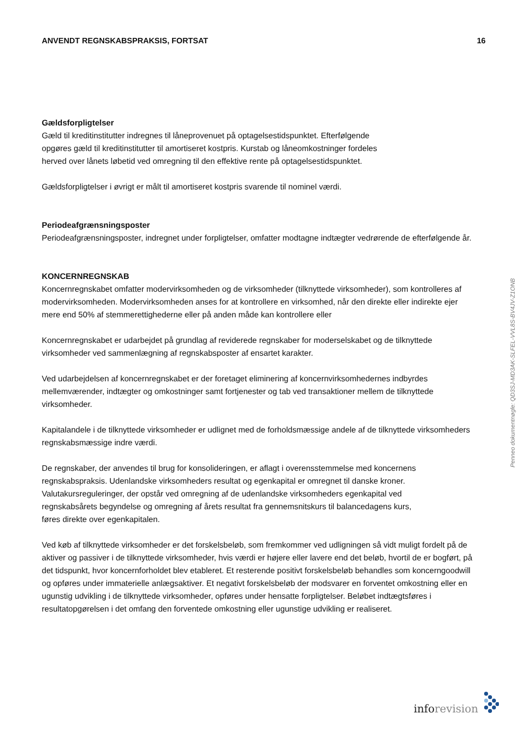ANVENDT REGNSKABSPRAKSIS, FORTSAT 16
Gældsforpligtelser
Gæld til kreditinstitutter indregnes til låneprovenuet på optagelsestidspunktet. Efterfølgende
opgøres gæld til kreditinstitutter til amortiseret kostpris. Kurstab og låneomkostninger fordeles
herved over lånets løbetid ved omregning til den effektive rente på optagelsestidspunktet.
Gældsforpligtelser i øvrigt er målt til amortiseret kostpris svarende til nominel værdi.
Periodeafgrænsningsposter
Periodeafgrænsningsposter, indregnet under forpligtelser, omfatter modtagne indtægter vedrørende de efterfølgende år.
KONCERNREGNSKAB
Koncernregnskabet omfatter modervirksomheden og de virksomheder (tilknyttede virksomheder), som kontrolleres af modervirksomheden. Modervirksomheden anses for at kontrollere en virksomhed, når den direkte eller indirekte ejer mere end 50% af stemmerettighederne eller på anden måde kan kontrollere eller
Koncernregnskabet er udarbejdet på grundlag af reviderede regnskaber for moderselskabet og de tilknyttede virksomheder ved sammenlægning af regnskabsposter af ensartet karakter.
Ved udarbejdelsen af koncernregnskabet er der foretaget eliminering af koncernvirksomhedernes indbyrdes mellemværender, indtægter og omkostninger samt fortjenester og tab ved transaktioner mellem de tilknyttede virksomheder.
Kapitalandele i de tilknyttede virksomheder er udlignet med de forholdsmæssige andele af de tilknyttede virksomheders regnskabsmæssige indre værdi.
De regnskaber, der anvendes til brug for konsolideringen, er aflagt i overensstemmelse med koncernens
regnskabspraksis. Udenlandske virksomheders resultat og egenkapital er omregnet til danske kroner.
Valutakursreguleringer, der opstår ved omregning af de udenlandske virksomheders egenkapital ved
regnskabsårets begyndelse og omregning af årets resultat fra gennemsnitskurs til balancedagens kurs,
føres direkte over egenkapitalen.
Ved køb af tilknyttede virksomheder er det forskelsbeløb, som fremkommer ved udligningen så vidt muligt fordelt på de aktiver og passiver i de tilknyttede virksomheder, hvis værdi er højere eller lavere end det beløb, hvortil de er bogført, på det tidspunkt, hvor koncernforholdet blev etableret. Et resterende positivt forskelsbeløb behandles som koncerngoodwill og opføres under immaterielle anlægsaktiver. Et negativt forskelsbeløb der modsvarer en forventet omkostning eller en ugunstig udvikling i de tilknyttede virksomheder, opføres under hensatte forpligtelser. Beløbet indtægtsføres i resultatopgørelsen i det omfang den forventede omkostning eller ugunstige udvikling er realiseret.
Penneo dokumentnøgle: QD3SJ-MD3AK-SLFEL-VVL8S-BV4JV-Z1ONB
info revision